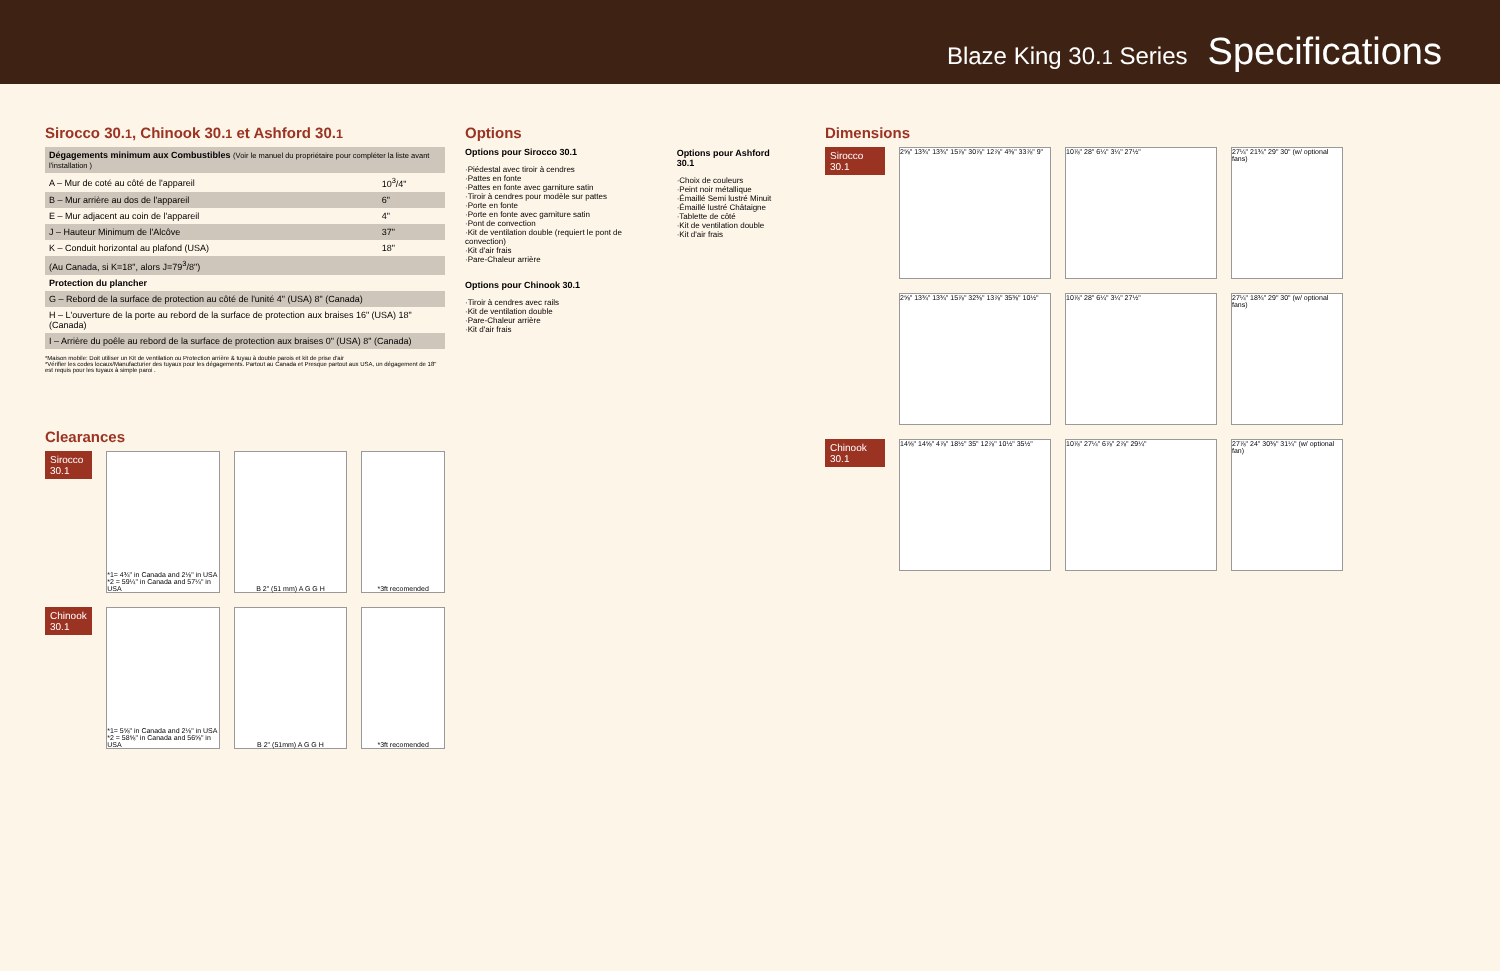Blaze King 30.1 Series Specifications
Sirocco 30.1, Chinook 30.1 et Ashford 30.1
| Dégagements minimum aux Combustibles (Voir le manuel du propriétaire pour compléter la liste avant l'installation ) | |
| A – Mur de coté au côté de l'appareil | 10<sup>3</sup>/4" |
| B – Mur arrière au dos de l'appareil | 6" |
| E – Mur adjacent au coin de l'appareil | 4" |
| J – Hauteur Minimum de l'Alcôve | 37" |
| K – Conduit horizontal au plafond (USA) | 18" |
| (Au Canada, si K=18", alors J=79<sup>3</sup>/8") | |
| Protection du plancher | |
| G – Rebord de la surface de protection au côté de l'unité 4" (USA) 8" (Canada) | |
| H – L'ouverture de la porte au rebord de la surface de protection aux braises 16" (USA) 18" (Canada) | |
| I – Arrière du poêle au rebord de la surface de protection aux braises 0" (USA) 8" (Canada) | |
*Maison mobile: Doit utiliser un Kit de ventilation ou Protection arrière & tuyau à double parois et kit de prise d'air
*Vérifier les codes locaux/Manufacturier des tuyaux pour les dégagements. Partout au Canada et Presque partout aux USA, un dégagement de 18" est requis pour les tuyaux à simple paroi .
Clearances
Sirocco 30.1
*1= 4¾" in Canada and 2⅛" in USA *2 = 59¼" in Canada and 57¼" in USA
B 2" (51 mm) A G G H *3ft recomended
Chinook 30.1
*1= 5⅝" in Canada and 2⅛" in USA *2 = 58⅝" in Canada and 56⅝" in USA
B 2" (51mm) A G G H *3ft recomended
Options
Options pour Sirocco 30.1
·Piédestal avec tiroir à cendres
·Pattes en fonte
·Pattes en fonte avec garniture satin
·Tiroir à cendres pour modèle sur pattes
·Porte en fonte
·Porte en fonte avec garniture satin
·Pont de convection
·Kit de ventilation double (requiert le pont de convection)
·Kit d'air frais
·Pare-Chaleur arrière
Options pour Chinook 30.1
·Tiroir à cendres avec rails
·Kit de ventilation double
·Pare-Chaleur arrière
·Kit d'air frais
Options pour Ashford 30.1
·Choix de couleurs
·Peint noir métallique
·Émaillé Semi lustré Minuit
·Émaillé lustré Châtaigne
·Tablette de côté
·Kit de ventilation double
·Kit d'air frais
Dimensions
Sirocco 30.1
2⅝" 13¾" 13¾" 15⅞" 30⅞" 12⅞" 4⅜" 33⅞" 9"
10⅞" 28" 6¼" 3¼" 27½" 27¼" 21¾" 29" 30" (w/ optional fans)
x
2⅝" 13¾" 13¾" 15⅞" 32⅜" 13⅞" 35⅜" 10½"
10⅞" 28" 6¼" 3¼" 27½" 27¼" 18¾" 29" 30" (w/ optional fans)
Chinook 30.1
14⅝" 14⅝" 4⅞" 18½" 35" 12⅞" 10½" 35½"
10⅞" 27¼" 6⅞" 2⅞" 29¼" 27⅞" 24" 30⅜" 31¼" (w/ optional fan)